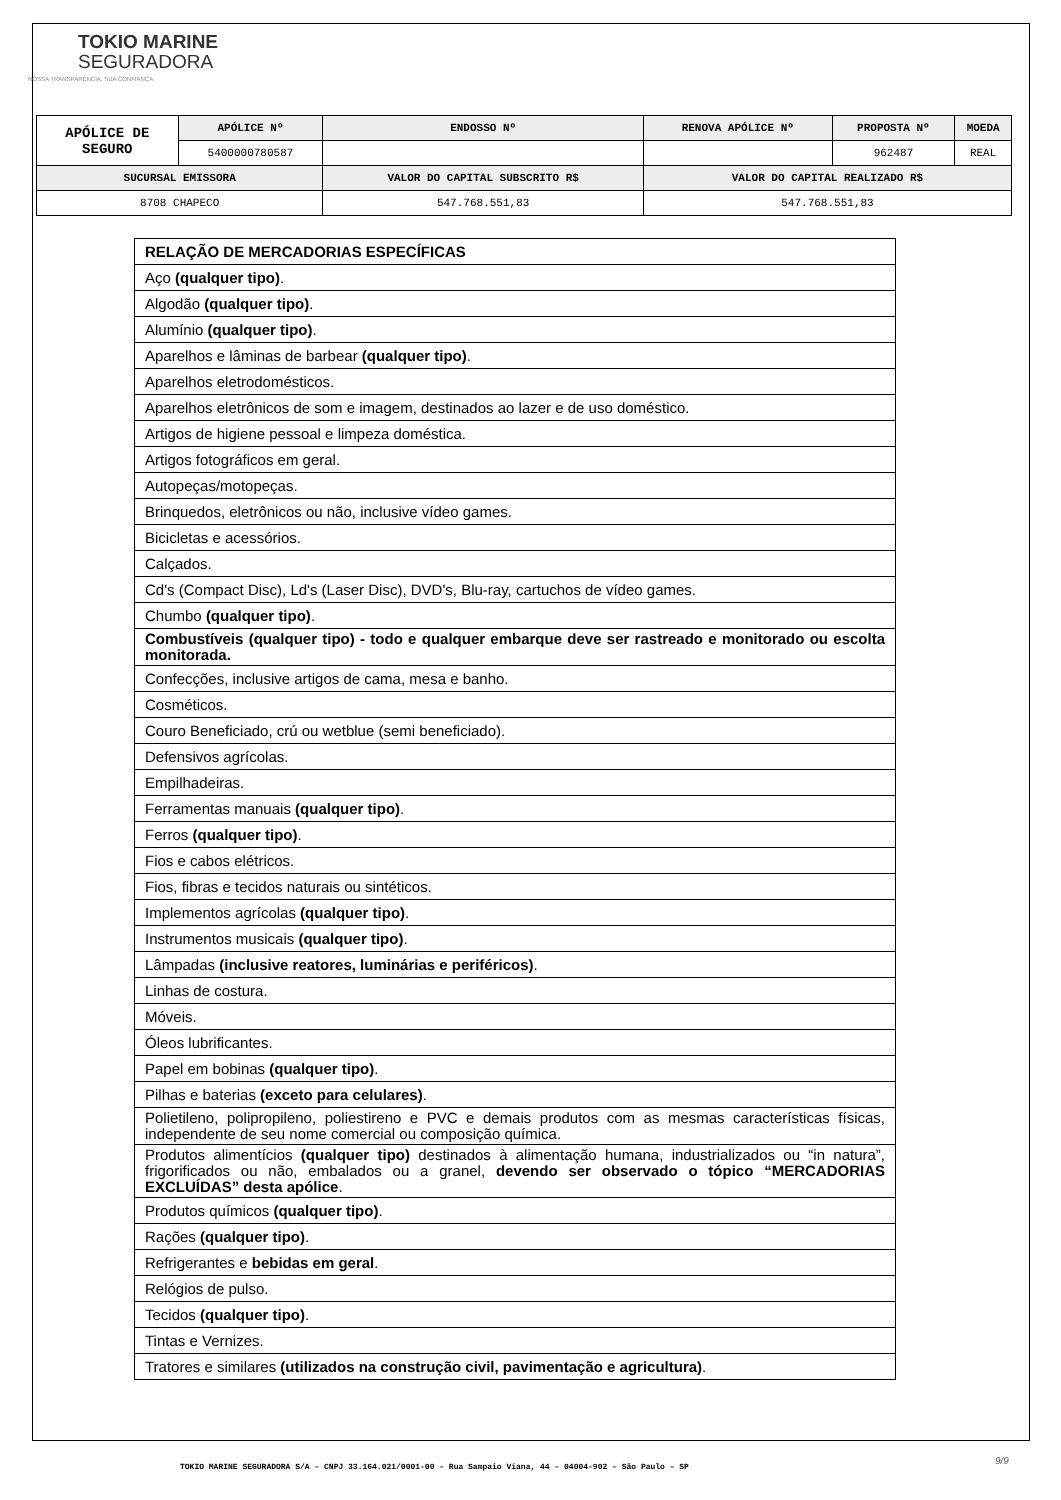TOKIO MARINE
SEGURADORA
NOSSA TRANSPARÊNCIA, SUA CONFIANÇA
| APÓLICE DE SEGURO | APÓLICE Nº | ENDOSSO Nº | RENOVA APÓLICE Nº | PROPOSTA Nº | MOEDA |
| --- | --- | --- | --- | --- | --- |
| | 5400000780587 | | | 962487 | REAL |
| SUCURSAL EMISSORA | | VALOR DO CAPITAL SUBSCRITO R$ | VALOR DO CAPITAL REALIZADO R$ | | |
| 8708 CHAPECO | | 547.768.551,83 | 547.768.551,83 | | |
| RELAÇÃO DE MERCADORIAS ESPECÍFICAS |
| Aço (qualquer tipo) . |
| Algodão (qualquer tipo) . |
| Alumínio (qualquer tipo) . |
| Aparelhos e lâminas de barbear (qualquer tipo) . |
| Aparelhos eletrodomésticos. |
| Aparelhos eletrônicos de som e imagem, destinados ao lazer e de uso doméstico. |
| Artigos de higiene pessoal e limpeza doméstica. |
| Artigos fotográficos em geral. |
| Autopeças/motopeças. |
| Brinquedos, eletrônicos ou não, inclusive vídeo games. |
| Bicicletas e acessórios. |
| Calçados. |
| Cd's (Compact Disc), Ld's (Laser Disc), DVD's, Blu-ray, cartuchos de vídeo games. |
| Chumbo (qualquer tipo) . |
| Combustíveis (qualquer tipo) - todo e qualquer embarque deve ser rastreado e monitorado ou escolta monitorada. |
| Confecções, inclusive artigos de cama, mesa e banho. |
| Cosméticos. |
| Couro Beneficiado, crú ou wetblue (semi beneficiado). |
| Defensivos agrícolas. |
| Empilhadeiras. |
| Ferramentas manuais (qualquer tipo) . |
| Ferros (qualquer tipo) . |
| Fios e cabos elétricos. |
| Fios, fibras e tecidos naturais ou sintéticos. |
| Implementos agrícolas (qualquer tipo) . |
| Instrumentos musicais (qualquer tipo) . |
| Lâmpadas (inclusive reatores, luminárias e periféricos) . |
| Linhas de costura. |
| Móveis. |
| Óleos lubrificantes. |
| Papel em bobinas (qualquer tipo) . |
| Pilhas e baterias (exceto para celulares) . |
| Polietileno, polipropileno, poliestireno e PVC e demais produtos com as mesmas características físicas, independente de seu nome comercial ou composição química. |
| Produtos alimentícios (qualquer tipo) destinados à alimentação humana, industrializados ou “in natura”, frigorificados ou não, embalados ou a granel, devendo ser observado o tópico “MERCADORIAS EXCLUÍDAS” desta apólice . |
| Produtos químicos (qualquer tipo) . |
| Rações (qualquer tipo) . |
| Refrigerantes e bebidas em geral . |
| Relógios de pulso. |
| Tecidos (qualquer tipo) . |
| Tintas e Vernizes. |
| Tratores e similares (utilizados na construção civil, pavimentação e agricultura) . |
TOKIO MARINE SEGURADORA S/A – CNPJ 33.164.021/0001-00 – Rua Sampaio Viana, 44 – 04004-902 – São Paulo – SP
9/9